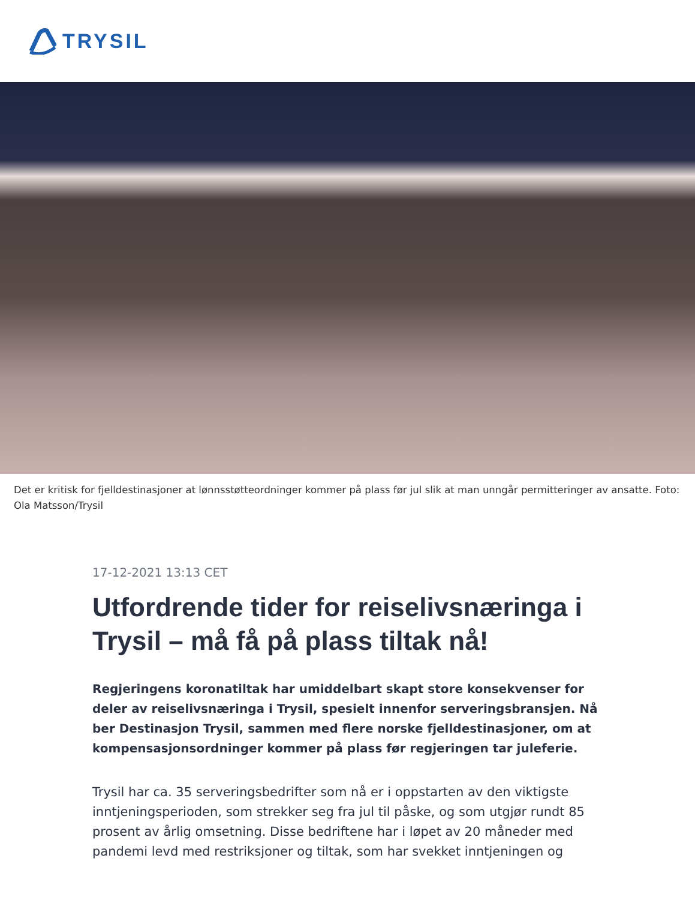TRYSIL
Det er kritisk for fjelldestinasjoner at lønnsstøtteordninger kommer på plass før jul slik at man unngår permitteringer av ansatte. Foto: Ola Matsson/Trysil
17-12-2021 13:13 CET
Utfordrende tider for reiselivsnæringa i Trysil – må få på plass tiltak nå!
Regjeringens koronatiltak har umiddelbart skapt store konsekvenser for deler av reiselivsnæringa i Trysil, spesielt innenfor serveringsbransjen. Nå ber Destinasjon Trysil, sammen med flere norske fjelldestinasjoner, om at kompensasjonsordninger kommer på plass før regjeringen tar juleferie.
Trysil har ca. 35 serveringsbedrifter som nå er i oppstarten av den viktigste inntjeningsperioden, som strekker seg fra jul til påske, og som utgjør rundt 85 prosent av årlig omsetning. Disse bedriftene har i løpet av 20 måneder med pandemi levd med restriksjoner og tiltak, som har svekket inntjeningen og